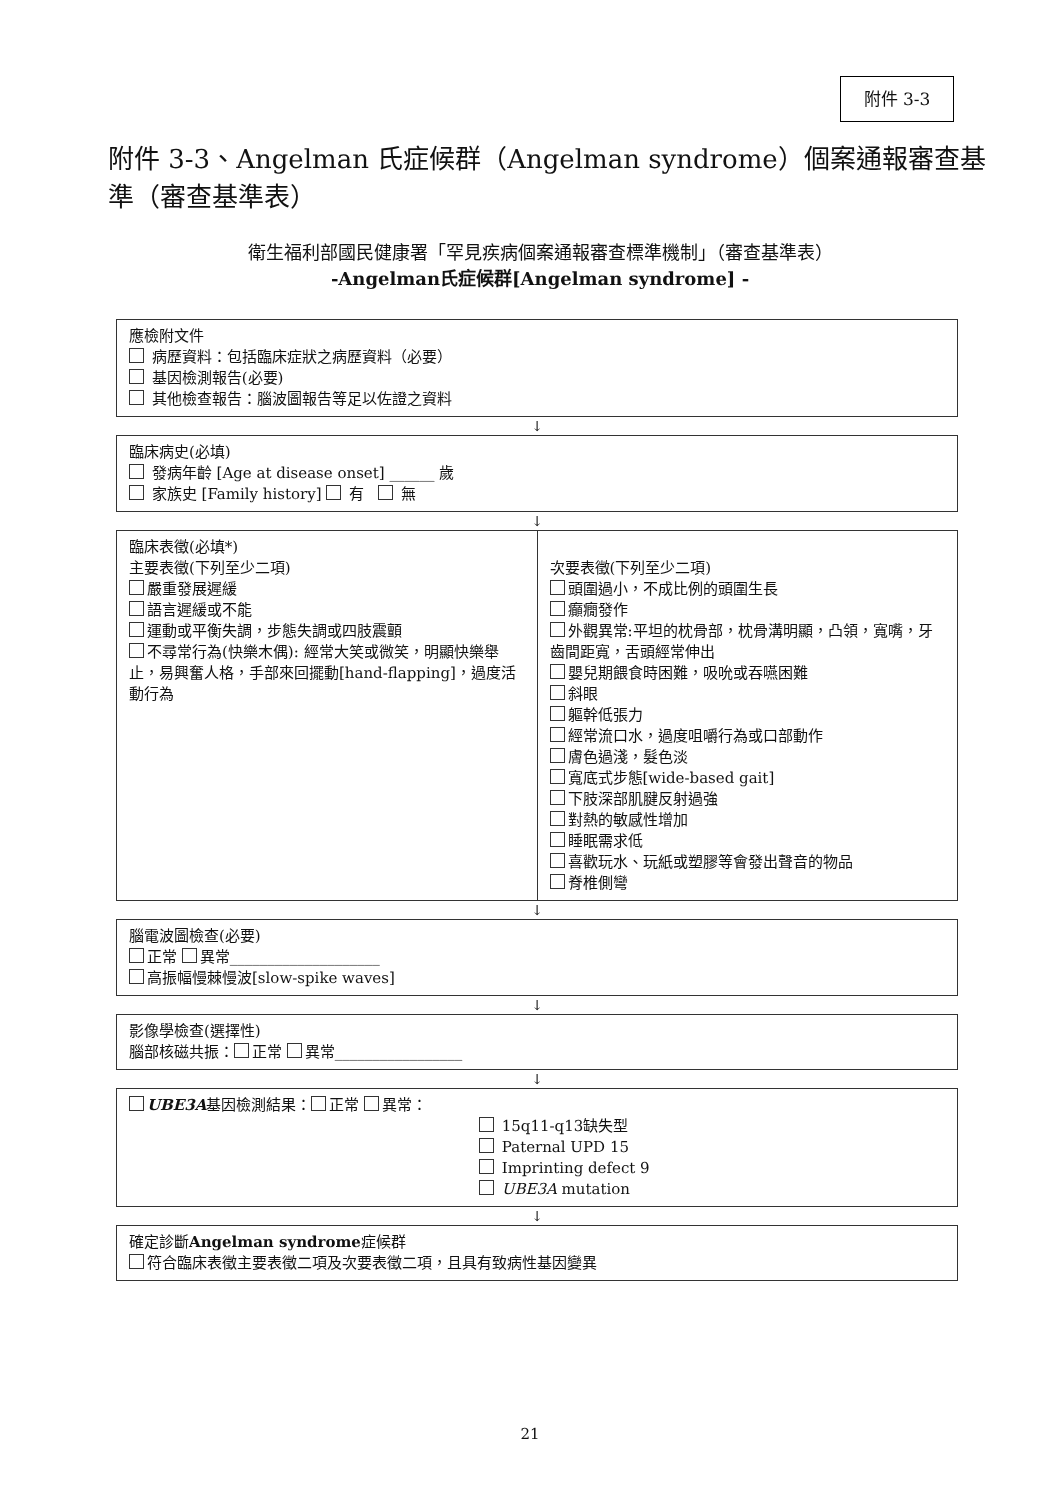附件 3-3
附件 3-3、Angelman 氏症候群（Angelman syndrome）個案通報審查基準（審查基準表）
衛生福利部國民健康署「罕見疾病個案通報審查標準機制」（審查基準表）
-Angelman氏症候群[Angelman syndrome] -
應檢附文件
病歷資料：包括臨床症狀之病歷資料（必要）
基因檢測報告(必要)
其他檢查報告：腦波圖報告等足以佐證之資料
↓
臨床病史(必填)
發病年齡 [Age at disease onset] ______ 歲
家族史 [Family history] 有 無
↓
臨床表徵(必填*)
主要表徵(下列至少二項)
嚴重發展遲緩
語言遲緩或不能
運動或平衡失調，步態失調或四肢震顫
不尋常行為(快樂木偶): 經常大笑或微笑，明顯快樂舉止，易興奮人格，手部來回擺動[hand-flapping]，過度活動行為
次要表徵(下列至少二項)
頭圍過小，不成比例的頭圍生長
癲癇發作
外觀異常:平坦的枕骨部，枕骨溝明顯，凸領，寬嘴，牙齒間距寬，舌頭經常伸出
嬰兒期餵食時困難，吸吮或吞嚥困難
斜眼
軀幹低張力
經常流口水，過度咀嚼行為或口部動作
膚色過淺，髮色淡
寬底式步態[wide-based gait]
下肢深部肌腱反射過強
對熱的敏感性增加
睡眠需求低
喜歡玩水、玩紙或塑膠等會發出聲音的物品
脊椎側彎
↓
腦電波圖檢查(必要)
正常 異常____________________
高振幅慢棘慢波[slow-spike waves]
↓
影像學檢查(選擇性)
腦部核磁共振： 正常 異常_________________
↓
UBE3A基因檢測結果： 正常 異常：
15q11-q13缺失型
Paternal UPD 15
Imprinting defect 9
UBE3A mutation
↓
確定診斷Angelman syndrome症候群
符合臨床表徵主要表徵二項及次要表徵二項，且具有致病性基因變異
21